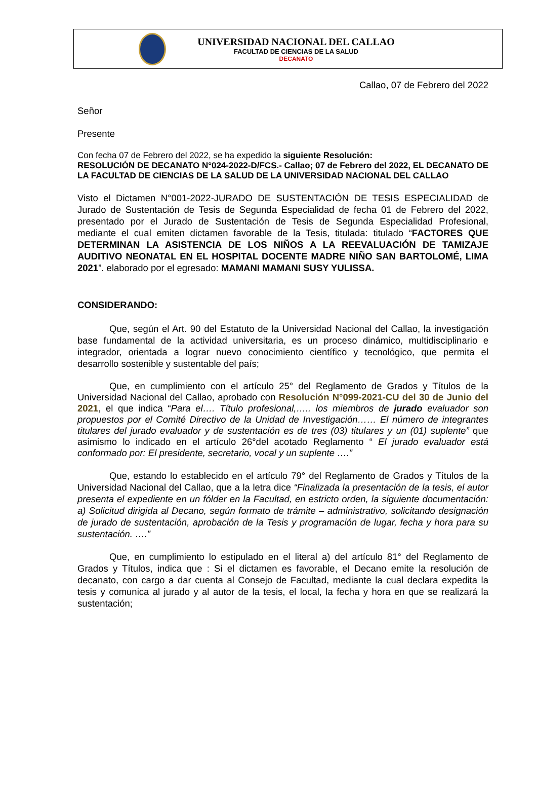UNIVERSIDAD NACIONAL DEL CALLAO
FACULTAD DE CIENCIAS DE LA SALUD
DECANATO
Callao, 07 de Febrero del 2022
Señor
Presente
Con fecha 07 de Febrero del 2022, se ha expedido la siguiente Resolución:
RESOLUCIÓN DE DECANATO N°024-2022-D/FCS.- Callao; 07 de Febrero del 2022, EL DECANATO DE LA FACULTAD DE CIENCIAS DE LA SALUD DE LA UNIVERSIDAD NACIONAL DEL CALLAO
Visto el Dictamen N°001-2022-JURADO DE SUSTENTACIÓN DE TESIS ESPECIALIDAD de Jurado de Sustentación de Tesis de Segunda Especialidad de fecha 01 de Febrero del 2022, presentado por el Jurado de Sustentación de Tesis de Segunda Especialidad Profesional, mediante el cual emiten dictamen favorable de la Tesis, titulada: titulado “FACTORES QUE DETERMINAN LA ASISTENCIA DE LOS NIÑOS A LA REEVALUACIÓN DE TAMIZAJE AUDITIVO NEONATAL EN EL HOSPITAL DOCENTE MADRE NIÑO SAN BARTOLOMÉ, LIMA 2021”. elaborado por el egresado: MAMANI MAMANI SUSY YULISSA.
CONSIDERANDO:
Que, según el Art. 90 del Estatuto de la Universidad Nacional del Callao, la investigación base fundamental de la actividad universitaria, es un proceso dinámico, multidisciplinario e integrador, orientada a lograr nuevo conocimiento científico y tecnológico, que permita el desarrollo sostenible y sustentable del país;
Que, en cumplimiento con el artículo 25° del Reglamento de Grados y Títulos de la Universidad Nacional del Callao, aprobado con Resolución N°099-2021-CU del 30 de Junio del 2021, el que indica “Para el…. Título profesional,….. los miembros de jurado evaluador son propuestos por el Comité Directivo de la Unidad de Investigación…… El número de integrantes titulares del jurado evaluador y de sustentación es de tres (03) titulares y un (01) suplente” que asimismo lo indicado en el artículo 26°del acotado Reglamento “ El jurado evaluador está conformado por: El presidente, secretario, vocal y un suplente ….”
Que, estando lo establecido en el artículo 79° del Reglamento de Grados y Títulos de la Universidad Nacional del Callao, que a la letra dice “Finalizada la presentación de la tesis, el autor presenta el expediente en un fólder en la Facultad, en estricto orden, la siguiente documentación: a) Solicitud dirigida al Decano, según formato de trámite – administrativo, solicitando designación de jurado de sustentación, aprobación de la Tesis y programación de lugar, fecha y hora para su sustentación. ….”
Que, en cumplimiento lo estipulado en el literal a) del artículo 81° del Reglamento de Grados y Títulos, indica que : Si el dictamen es favorable, el Decano emite la resolución de decanato, con cargo a dar cuenta al Consejo de Facultad, mediante la cual declara expedita la tesis y comunica al jurado y al autor de la tesis, el local, la fecha y hora en que se realizará la sustentación;